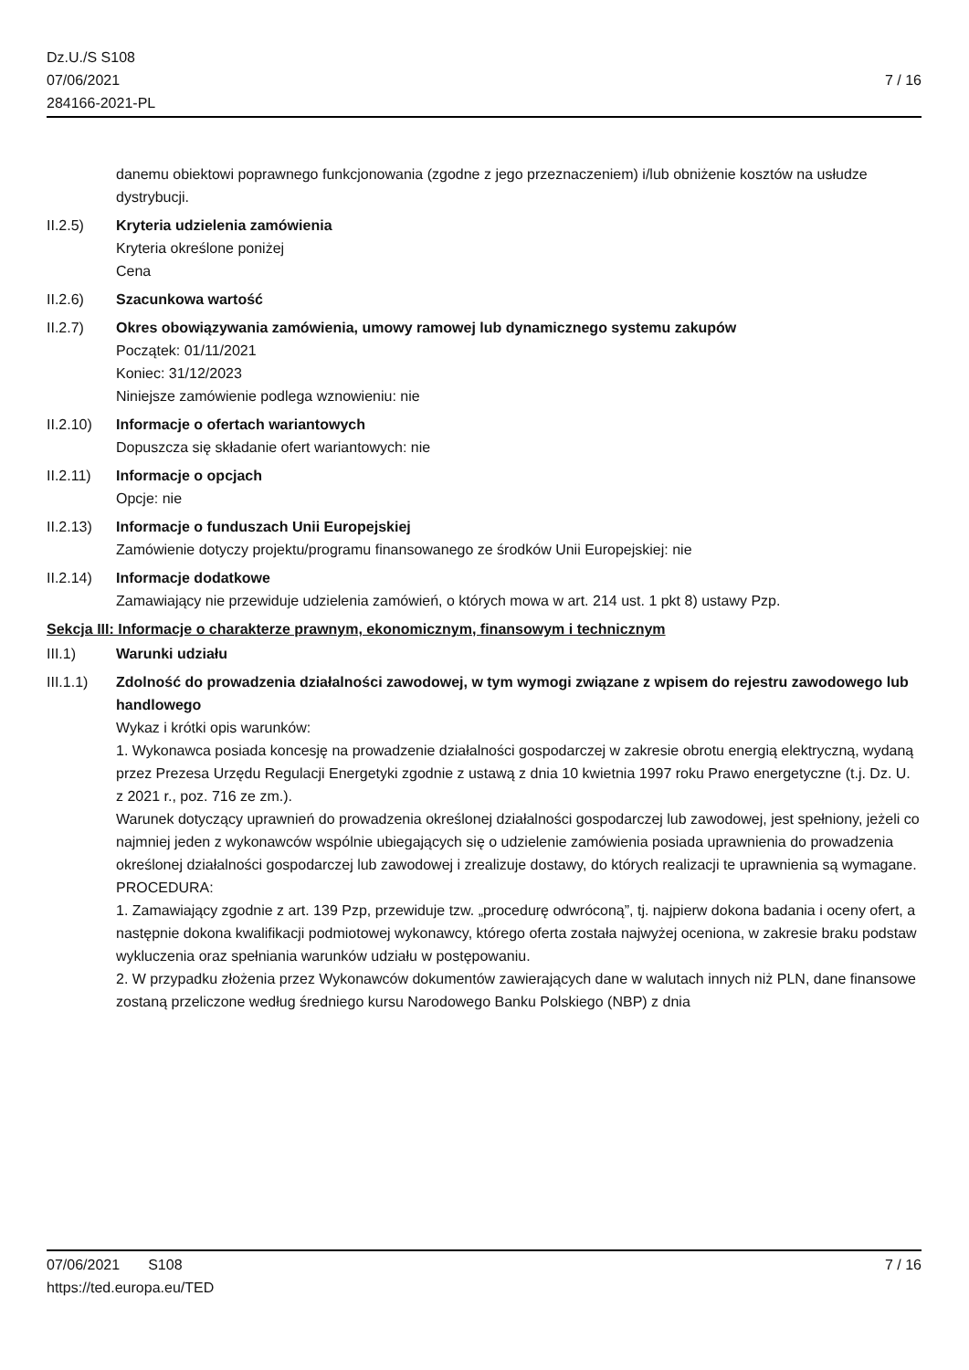Dz.U./S S108
07/06/2021
284166-2021-PL
7 / 16
danemu obiektowi poprawnego funkcjonowania (zgodne z jego przeznaczeniem) i/lub obniżenie kosztów na usłudze dystrybucji.
II.2.5) Kryteria udzielenia zamówienia
Kryteria określone poniżej
Cena
II.2.6) Szacunkowa wartość
II.2.7) Okres obowiązywania zamówienia, umowy ramowej lub dynamicznego systemu zakupów
Początek: 01/11/2021
Koniec: 31/12/2023
Niniejsze zamówienie podlega wznowieniu: nie
II.2.10)
Informacje o ofertach wariantowych
Dopuszcza się składanie ofert wariantowych: nie
II.2.11)
Informacje o opcjach
Opcje: nie
II.2.13)
Informacje o funduszach Unii Europejskiej
Zamówienie dotyczy projektu/programu finansowanego ze środków Unii Europejskiej: nie
II.2.14)
Informacje dodatkowe
Zamawiający nie przewiduje udzielenia zamówień, o których mowa w art. 214 ust. 1 pkt 8) ustawy Pzp.
Sekcja III: Informacje o charakterze prawnym, ekonomicznym, finansowym i technicznym
III.1) Warunki udziału
III.1.1)
Zdolność do prowadzenia działalności zawodowej, w tym wymogi związane z wpisem do rejestru zawodowego lub handlowego
Wykaz i krótki opis warunków:
1. Wykonawca posiada koncesję na prowadzenie działalności gospodarczej w zakresie obrotu energią elektryczną, wydaną przez Prezesa Urzędu Regulacji Energetyki zgodnie z ustawą z dnia 10 kwietnia 1997 roku Prawo energetyczne (t.j. Dz. U. z 2021 r., poz. 716 ze zm.).
Warunek dotyczący uprawnień do prowadzenia określonej działalności gospodarczej lub zawodowej, jest spełniony, jeżeli co najmniej jeden z wykonawców wspólnie ubiegających się o udzielenie zamówienia posiada uprawnienia do prowadzenia określonej działalności gospodarczej lub zawodowej i zrealizuje dostawy, do których realizacji te uprawnienia są wymagane.
PROCEDURA:
1. Zamawiający zgodnie z art. 139 Pzp, przewiduje tzw. „procedurę odwróconą”, tj. najpierw dokona badania i oceny ofert, a następnie dokona kwalifikacji podmiotowej wykonawcy, którego oferta została najwyżej oceniona, w zakresie braku podstaw wykluczenia oraz spełniania warunków udziału w postępowaniu.
2. W przypadku złożenia przez Wykonawców dokumentów zawierających dane w walutach innych niż PLN, dane finansowe zostaną przeliczone według średniego kursu Narodowego Banku Polskiego (NBP) z dnia
07/06/2021 S108 7 / 16
https://ted.europa.eu/TED